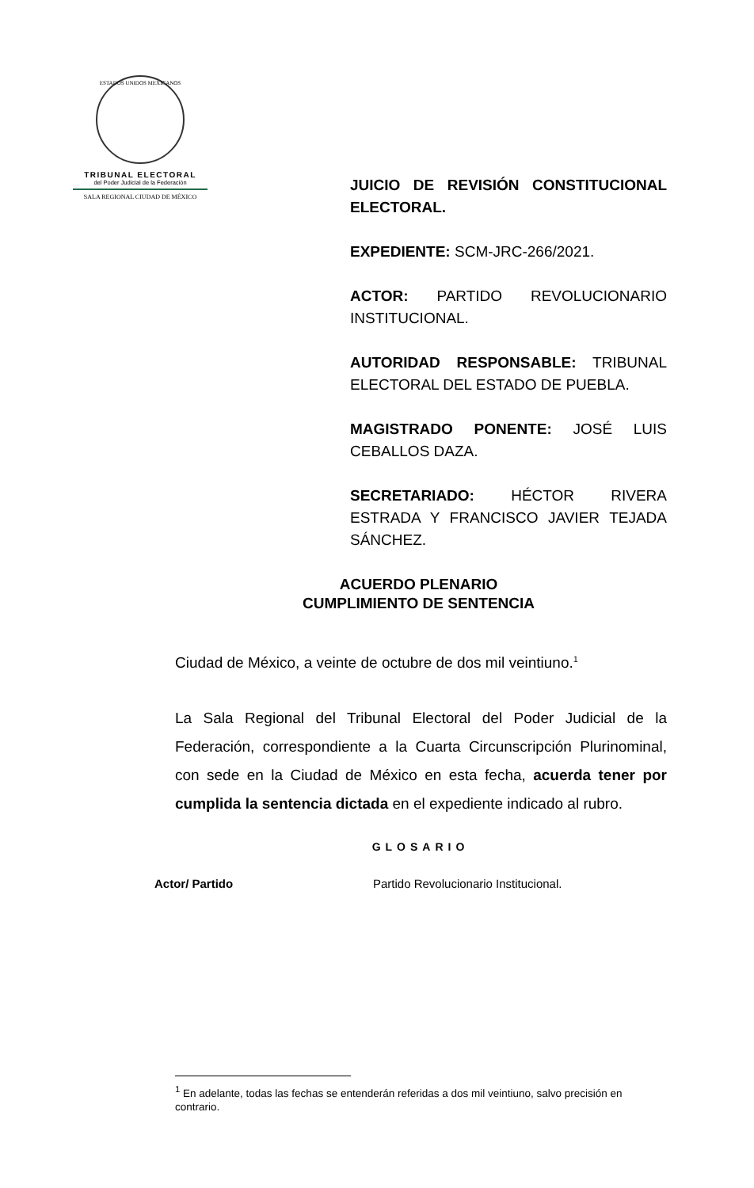ESTADOS UNIDOS MEXICANOS
TRIBUNAL ELECTORAL
del Poder Judicial de la Federación
SALA REGIONAL CIUDAD DE MÉXICO
JUICIO DE REVISIÓN CONSTITUCIONAL ELECTORAL.
EXPEDIENTE: SCM-JRC-266/2021.
ACTOR: PARTIDO REVOLUCIONARIO INSTITUCIONAL.
AUTORIDAD RESPONSABLE: TRIBUNAL ELECTORAL DEL ESTADO DE PUEBLA.
MAGISTRADO PONENTE: JOSÉ LUIS CEBALLOS DAZA.
SECRETARIADO: HÉCTOR RIVERA ESTRADA Y FRANCISCO JAVIER TEJADA SÁNCHEZ.
ACUERDO PLENARIO
CUMPLIMIENTO DE SENTENCIA
Ciudad de México, a veinte de octubre de dos mil veintiuno.<sup>1</sup>
La Sala Regional del Tribunal Electoral del Poder Judicial de la Federación, correspondiente a la Cuarta Circunscripción Plurinominal, con sede en la Ciudad de México en esta fecha, acuerda tener por cumplida la sentencia dictada en el expediente indicado al rubro.
GLOSARIO
| Actor/ Partido | Partido Revolucionario Institucional. |
<sup>1</sup> En adelante, todas las fechas se entenderán referidas a dos mil veintiuno, salvo precisión en contrario.